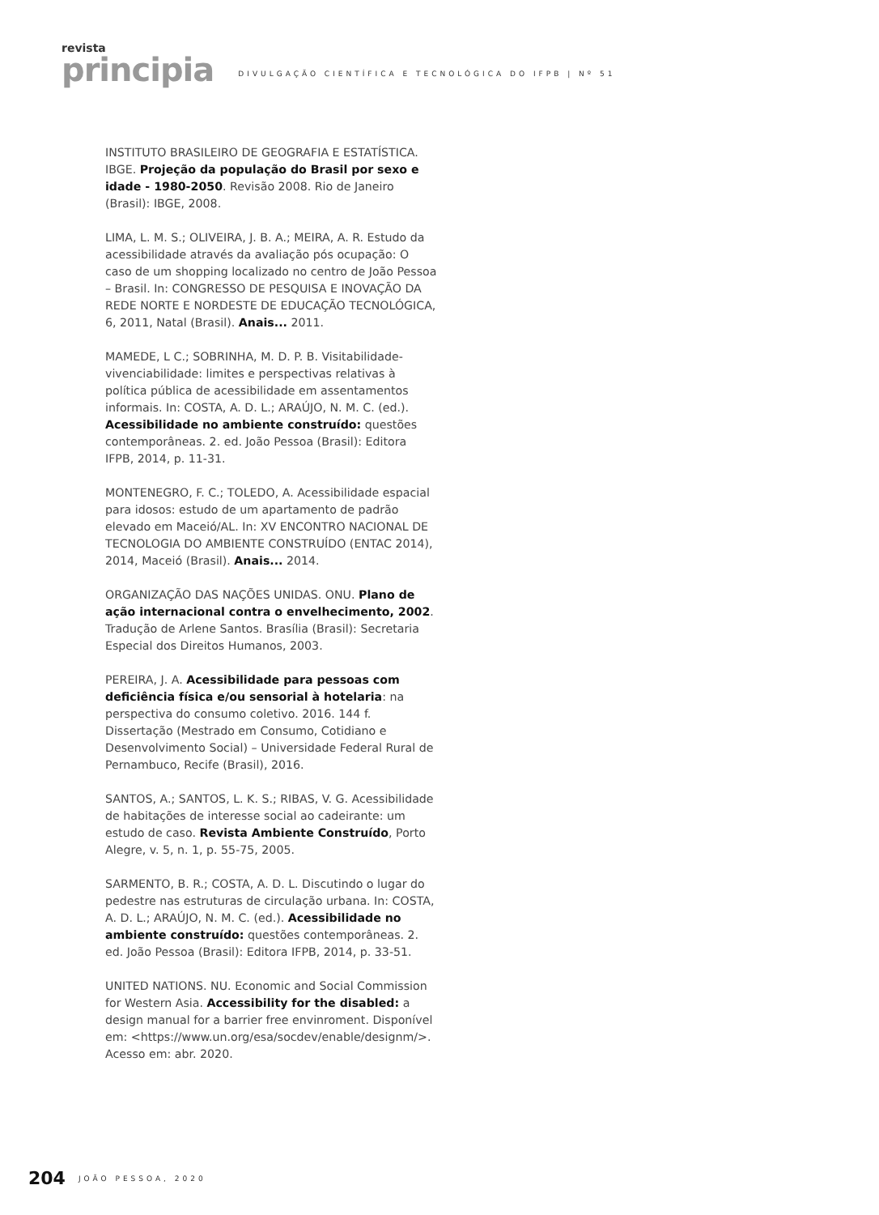revista
principia
DIVULGAÇÃO CIENTÍFICA E TECNOLÓGICA DO IFPB | Nº 51
INSTITUTO BRASILEIRO DE GEOGRAFIA E ESTATÍSTICA. IBGE. Projeção da população do Brasil por sexo e idade - 1980-2050. Revisão 2008. Rio de Janeiro (Brasil): IBGE, 2008.
LIMA, L. M. S.; OLIVEIRA, J. B. A.; MEIRA, A. R. Estudo da acessibilidade através da avaliação pós ocupação: O caso de um shopping localizado no centro de João Pessoa – Brasil. In: CONGRESSO DE PESQUISA E INOVAÇÃO DA REDE NORTE E NORDESTE DE EDUCAÇÃO TECNOLÓGICA, 6, 2011, Natal (Brasil). Anais... 2011.
MAMEDE, L C.; SOBRINHA, M. D. P. B. Visitabilidade-vivenciabilidade: limites e perspectivas relativas à política pública de acessibilidade em assentamentos informais. In: COSTA, A. D. L.; ARAÚJO, N. M. C. (ed.). Acessibilidade no ambiente construído: questões contemporâneas. 2. ed. João Pessoa (Brasil): Editora IFPB, 2014, p. 11-31.
MONTENEGRO, F. C.; TOLEDO, A. Acessibilidade espacial para idosos: estudo de um apartamento de padrão elevado em Maceió/AL. In: XV ENCONTRO NACIONAL DE TECNOLOGIA DO AMBIENTE CONSTRUÍDO (ENTAC 2014), 2014, Maceió (Brasil). Anais... 2014.
ORGANIZAÇÃO DAS NAÇÕES UNIDAS. ONU. Plano de ação internacional contra o envelhecimento, 2002. Tradução de Arlene Santos. Brasília (Brasil): Secretaria Especial dos Direitos Humanos, 2003.
PEREIRA, J. A. Acessibilidade para pessoas com deficiência física e/ou sensorial à hotelaria: na perspectiva do consumo coletivo. 2016. 144 f. Dissertação (Mestrado em Consumo, Cotidiano e Desenvolvimento Social) – Universidade Federal Rural de Pernambuco, Recife (Brasil), 2016.
SANTOS, A.; SANTOS, L. K. S.; RIBAS, V. G. Acessibilidade de habitações de interesse social ao cadeirante: um estudo de caso. Revista Ambiente Construído, Porto Alegre, v. 5, n. 1, p. 55-75, 2005.
SARMENTO, B. R.; COSTA, A. D. L. Discutindo o lugar do pedestre nas estruturas de circulação urbana. In: COSTA, A. D. L.; ARAÚJO, N. M. C. (ed.). Acessibilidade no ambiente construído: questões contemporâneas. 2. ed. João Pessoa (Brasil): Editora IFPB, 2014, p. 33-51.
UNITED NATIONS. NU. Economic and Social Commission for Western Asia. Accessibility for the disabled: a design manual for a barrier free envinroment. Disponível em: <https://www.un.org/esa/socdev/enable/designm/>. Acesso em: abr. 2020.
204 JOÃO PESSOA, 2020